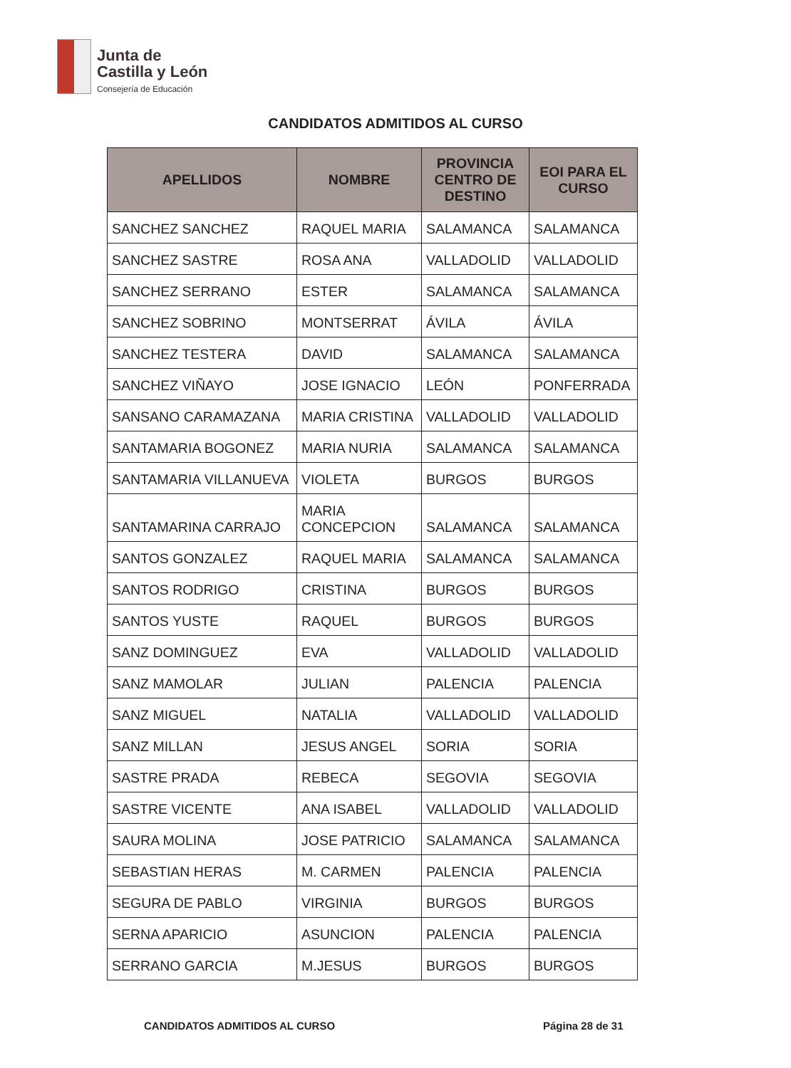Junta de
Castilla y León
Consejería de Educación
CANDIDATOS ADMITIDOS AL CURSO
| APELLIDOS | NOMBRE | PROVINCIA CENTRO DE DESTINO | EOI PARA EL CURSO |
| --- | --- | --- | --- |
| SANCHEZ SANCHEZ | RAQUEL MARIA | SALAMANCA | SALAMANCA |
| SANCHEZ SASTRE | ROSA ANA | VALLADOLID | VALLADOLID |
| SANCHEZ SERRANO | ESTER | SALAMANCA | SALAMANCA |
| SANCHEZ SOBRINO | MONTSERRAT | ÁVILA | ÁVILA |
| SANCHEZ TESTERA | DAVID | SALAMANCA | SALAMANCA |
| SANCHEZ VIÑAYO | JOSE IGNACIO | LEÓN | PONFERRADA |
| SANSANO CARAMAZANA | MARIA CRISTINA | VALLADOLID | VALLADOLID |
| SANTAMARIA BOGONEZ | MARIA NURIA | SALAMANCA | SALAMANCA |
| SANTAMARIA VILLANUEVA | VIOLETA | BURGOS | BURGOS |
| SANTAMARINA CARRAJO | MARIA CONCEPCION | SALAMANCA | SALAMANCA |
| SANTOS GONZALEZ | RAQUEL MARIA | SALAMANCA | SALAMANCA |
| SANTOS RODRIGO | CRISTINA | BURGOS | BURGOS |
| SANTOS YUSTE | RAQUEL | BURGOS | BURGOS |
| SANZ DOMINGUEZ | EVA | VALLADOLID | VALLADOLID |
| SANZ MAMOLAR | JULIAN | PALENCIA | PALENCIA |
| SANZ MIGUEL | NATALIA | VALLADOLID | VALLADOLID |
| SANZ MILLAN | JESUS ANGEL | SORIA | SORIA |
| SASTRE PRADA | REBECA | SEGOVIA | SEGOVIA |
| SASTRE VICENTE | ANA ISABEL | VALLADOLID | VALLADOLID |
| SAURA MOLINA | JOSE PATRICIO | SALAMANCA | SALAMANCA |
| SEBASTIAN HERAS | M. CARMEN | PALENCIA | PALENCIA |
| SEGURA DE PABLO | VIRGINIA | BURGOS | BURGOS |
| SERNA APARICIO | ASUNCION | PALENCIA | PALENCIA |
| SERRANO GARCIA | M.JESUS | BURGOS | BURGOS |
CANDIDATOS ADMITIDOS AL CURSO Página 28 de 31